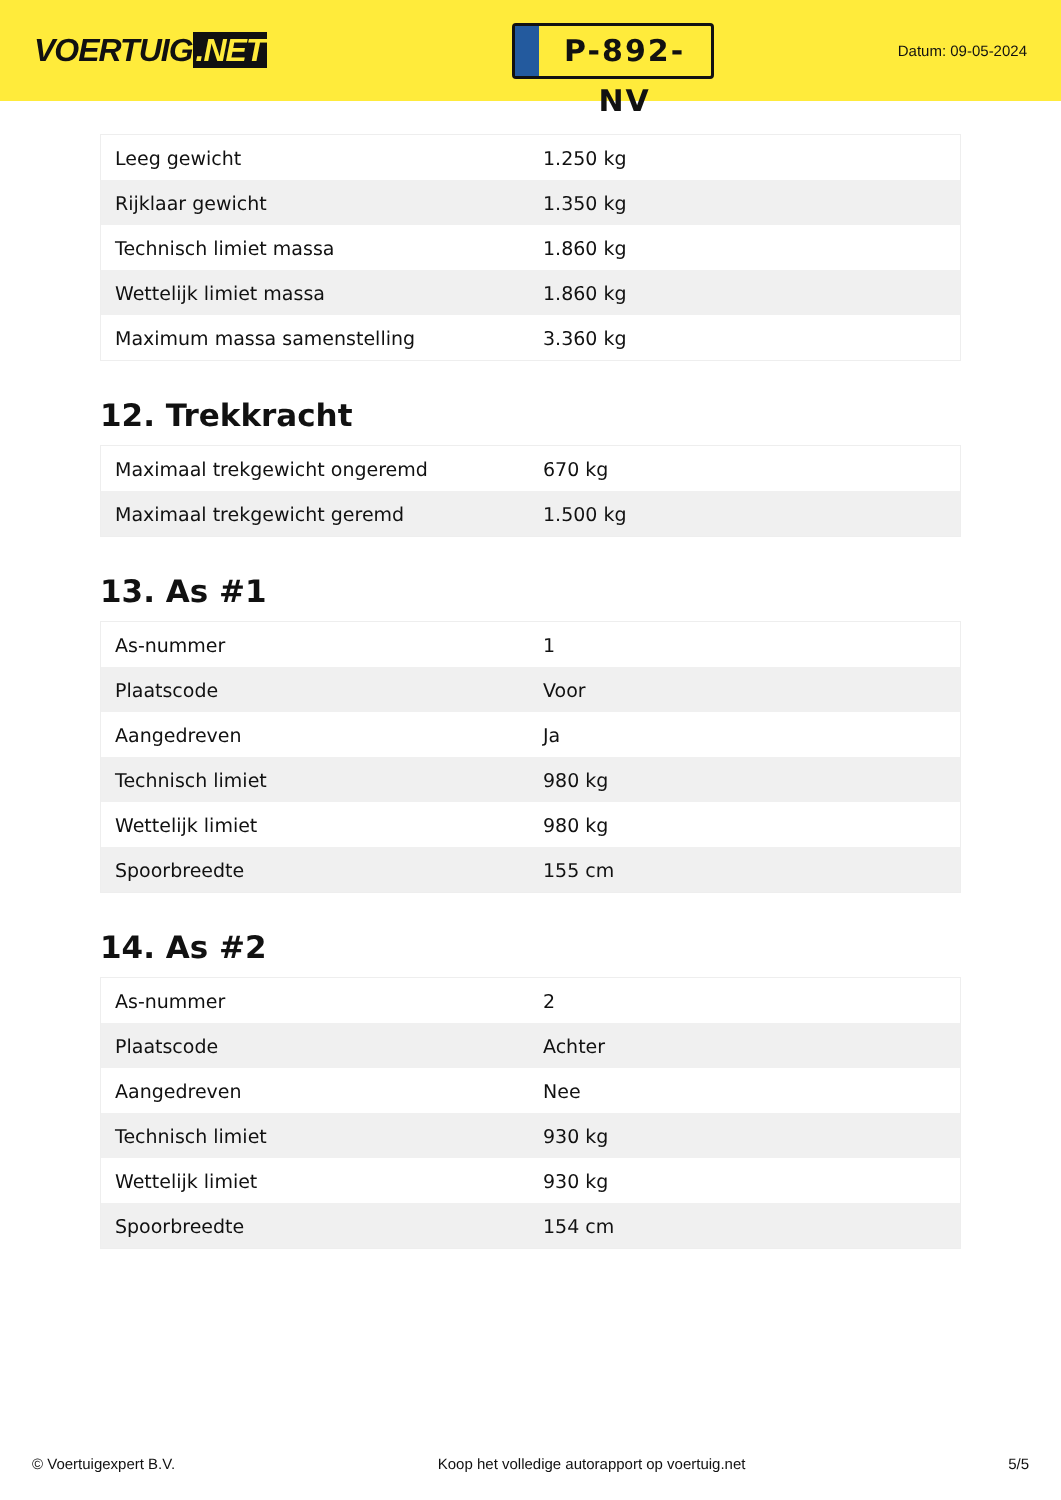VOERTUIG.NET
P-892-NV
Datum: 09-05-2024
| Leeg gewicht | 1.250 kg |
| Rijklaar gewicht | 1.350 kg |
| Technisch limiet massa | 1.860 kg |
| Wettelijk limiet massa | 1.860 kg |
| Maximum massa samenstelling | 3.360 kg |
12. Trekkracht
| Maximaal trekgewicht ongeremd | 670 kg |
| Maximaal trekgewicht geremd | 1.500 kg |
13. As #1
| As-nummer | 1 |
| Plaatscode | Voor |
| Aangedreven | Ja |
| Technisch limiet | 980 kg |
| Wettelijk limiet | 980 kg |
| Spoorbreedte | 155 cm |
14. As #2
| As-nummer | 2 |
| Plaatscode | Achter |
| Aangedreven | Nee |
| Technisch limiet | 930 kg |
| Wettelijk limiet | 930 kg |
| Spoorbreedte | 154 cm |
© Voertuigexpert B.V. Koop het volledige autorapport op voertuig.net 5/5